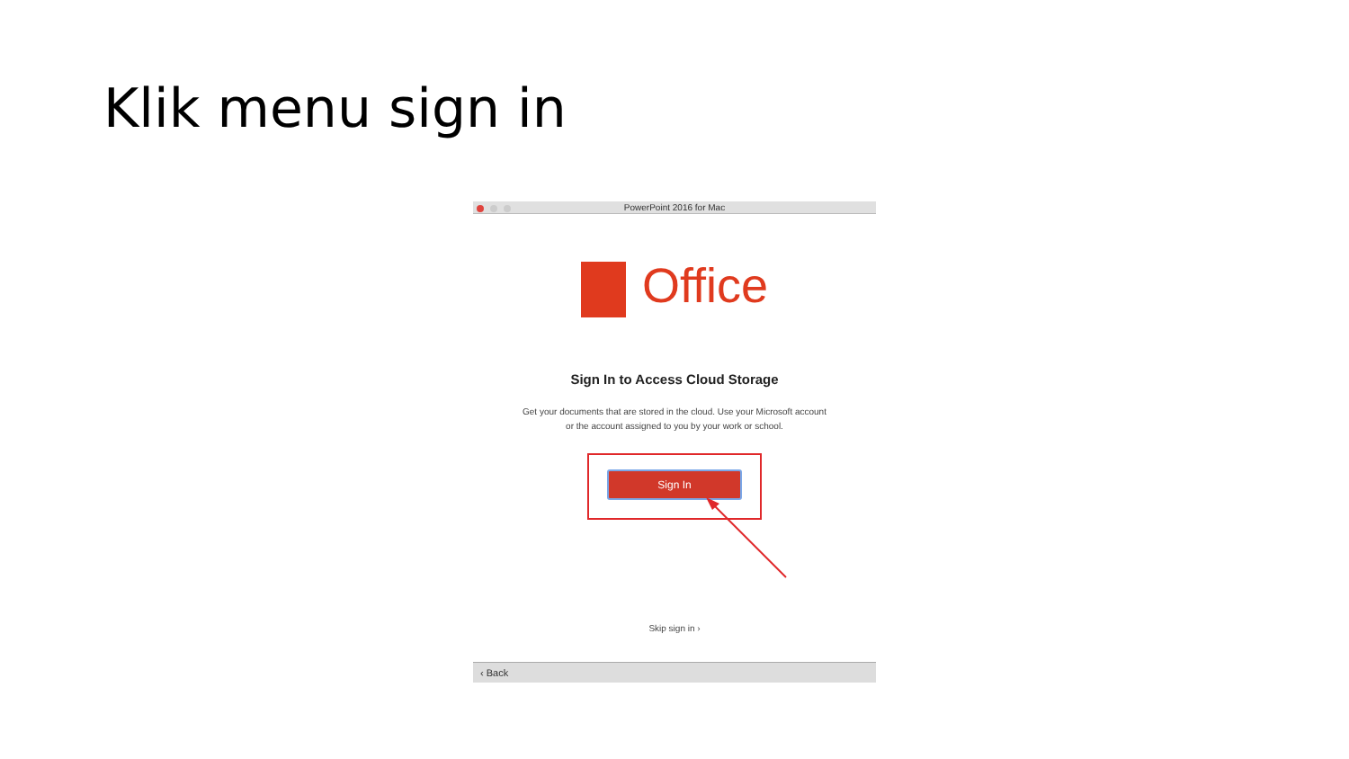Klik menu sign in
PowerPoint 2016 for Mac
Office
Sign In to Access Cloud Storage
Get your documents that are stored in the cloud. Use your Microsoft account
or the account assigned to you by your work or school.
Sign In
Skip sign in ›
‹ Back